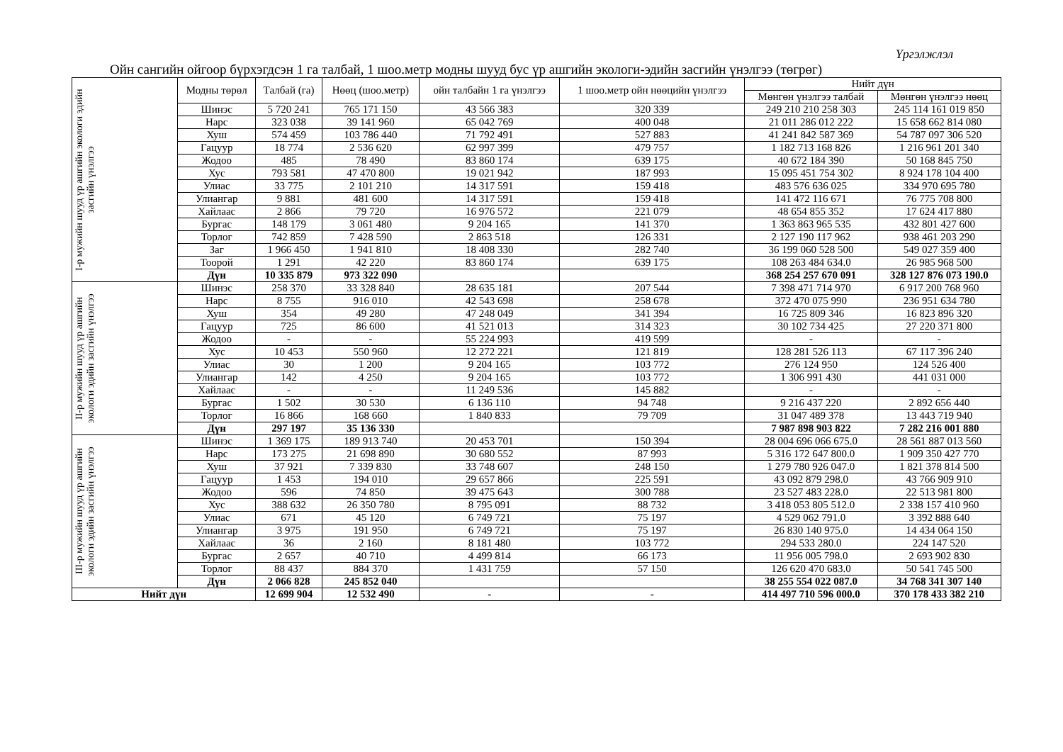Үргэлжлэл
Ойн сангийн ойгоор бүрхэгдсэн 1 га талбай, 1 шоо.метр модны шууд бус үр ашгийн экологи-эдийн засгийн үнэлгээ (төгрөг)
| I-р мужийн шууд үр ашгийн экологи эдийн засгийн үнэлгээ | Модны төрөл | Талбай (га) | Нөөц (шоо.метр) | ойн талбайн 1 га үнэлгээ | 1 шоо.метр ойн нөөцийн үнэлгээ | Нийт дүн | |
| | | | | | | Мөнгөн үнэлгээ талбай | Мөнгөн үнэлгээ нөөц |
| | Шинэс | 5 720 241 | 765 171 150 | 43 566 383 | 320 339 | 249 210 210 258 303 | 245 114 161 019 850 |
| | Нарс | 323 038 | 39 141 960 | 65 042 769 | 400 048 | 21 011 286 012 222 | 15 658 662 814 080 |
| | Хуш | 574 459 | 103 786 440 | 71 792 491 | 527 883 | 41 241 842 587 369 | 54 787 097 306 520 |
| | Гацуур | 18 774 | 2 536 620 | 62 997 399 | 479 757 | 1 182 713 168 826 | 1 216 961 201 340 |
| | Жодоо | 485 | 78 490 | 83 860 174 | 639 175 | 40 672 184 390 | 50 168 845 750 |
| | Хус | 793 581 | 47 470 800 | 19 021 942 | 187 993 | 15 095 451 754 302 | 8 924 178 104 400 |
| | Улиас | 33 775 | 2 101 210 | 14 317 591 | 159 418 | 483 576 636 025 | 334 970 695 780 |
| | Улиангар | 9 881 | 481 600 | 14 317 591 | 159 418 | 141 472 116 671 | 76 775 708 800 |
| | Хайлаас | 2 866 | 79 720 | 16 976 572 | 221 079 | 48 654 855 352 | 17 624 417 880 |
| | Бургас | 148 179 | 3 061 480 | 9 204 165 | 141 370 | 1 363 863 965 535 | 432 801 427 600 |
| | Торлог | 742 859 | 7 428 590 | 2 863 518 | 126 331 | 2 127 190 117 962 | 938 461 203 290 |
| | Заг | 1 966 450 | 1 941 810 | 18 408 330 | 282 740 | 36 199 060 528 500 | 549 027 359 400 |
| | Тоорой | 1 291 | 42 220 | 83 860 174 | 639 175 | 108 263 484 634.0 | 26 985 968 500 |
| | Дүн | 10 335 879 | 973 322 090 | | | 368 254 257 670 091 | 328 127 876 073 190.0 |
| II-р мужийн шууд үр ашгийн экологи эдийн засгийн үнэлгээ | Шинэс | 258 370 | 33 328 840 | 28 635 181 | 207 544 | 7 398 471 714 970 | 6 917 200 768 960 |
| | Нарс | 8 755 | 916 010 | 42 543 698 | 258 678 | 372 470 075 990 | 236 951 634 780 |
| | Хуш | 354 | 49 280 | 47 248 049 | 341 394 | 16 725 809 346 | 16 823 896 320 |
| | Гацуур | 725 | 86 600 | 41 521 013 | 314 323 | 30 102 734 425 | 27 220 371 800 |
| | Жодоо | - | - | 55 224 993 | 419 599 | - | - |
| | Хус | 10 453 | 550 960 | 12 272 221 | 121 819 | 128 281 526 113 | 67 117 396 240 |
| | Улиас | 30 | 1 200 | 9 204 165 | 103 772 | 276 124 950 | 124 526 400 |
| | Улиангар | 142 | 4 250 | 9 204 165 | 103 772 | 1 306 991 430 | 441 031 000 |
| | Хайлаас | - | - | 11 249 536 | 145 882 | - | - |
| | Бургас | 1 502 | 30 530 | 6 136 110 | 94 748 | 9 216 437 220 | 2 892 656 440 |
| | Торлог | 16 866 | 168 660 | 1 840 833 | 79 709 | 31 047 489 378 | 13 443 719 940 |
| | Дүн | 297 197 | 35 136 330 | | | 7 987 898 903 822 | 7 282 216 001 880 |
| III-р мужийн шууд үр ашгийн экологи эдийн засгийн үнэлгээ | Шинэс | 1 369 175 | 189 913 740 | 20 453 701 | 150 394 | 28 004 696 066 675.0 | 28 561 887 013 560 |
| | Нарс | 173 275 | 21 698 890 | 30 680 552 | 87 993 | 5 316 172 647 800.0 | 1 909 350 427 770 |
| | Хуш | 37 921 | 7 339 830 | 33 748 607 | 248 150 | 1 279 780 926 047.0 | 1 821 378 814 500 |
| | Гацуур | 1 453 | 194 010 | 29 657 866 | 225 591 | 43 092 879 298.0 | 43 766 909 910 |
| | Жодоо | 596 | 74 850 | 39 475 643 | 300 788 | 23 527 483 228.0 | 22 513 981 800 |
| | Хус | 388 632 | 26 350 780 | 8 795 091 | 88 732 | 3 418 053 805 512.0 | 2 338 157 410 960 |
| | Улиас | 671 | 45 120 | 6 749 721 | 75 197 | 4 529 062 791.0 | 3 392 888 640 |
| | Улиангар | 3 975 | 191 950 | 6 749 721 | 75 197 | 26 830 140 975.0 | 14 434 064 150 |
| | Хайлаас | 36 | 2 160 | 8 181 480 | 103 772 | 294 533 280.0 | 224 147 520 |
| | Бургас | 2 657 | 40 710 | 4 499 814 | 66 173 | 11 956 005 798.0 | 2 693 902 830 |
| | Торлог | 88 437 | 884 370 | 1 431 759 | 57 150 | 126 620 470 683.0 | 50 541 745 500 |
| | Дүн | 2 066 828 | 245 852 040 | | | 38 255 554 022 087.0 | 34 768 341 307 140 |
| Нийт дүн | | 12 699 904 | 12 532 490 | - | - | 414 497 710 596 000.0 | 370 178 433 382 210 |